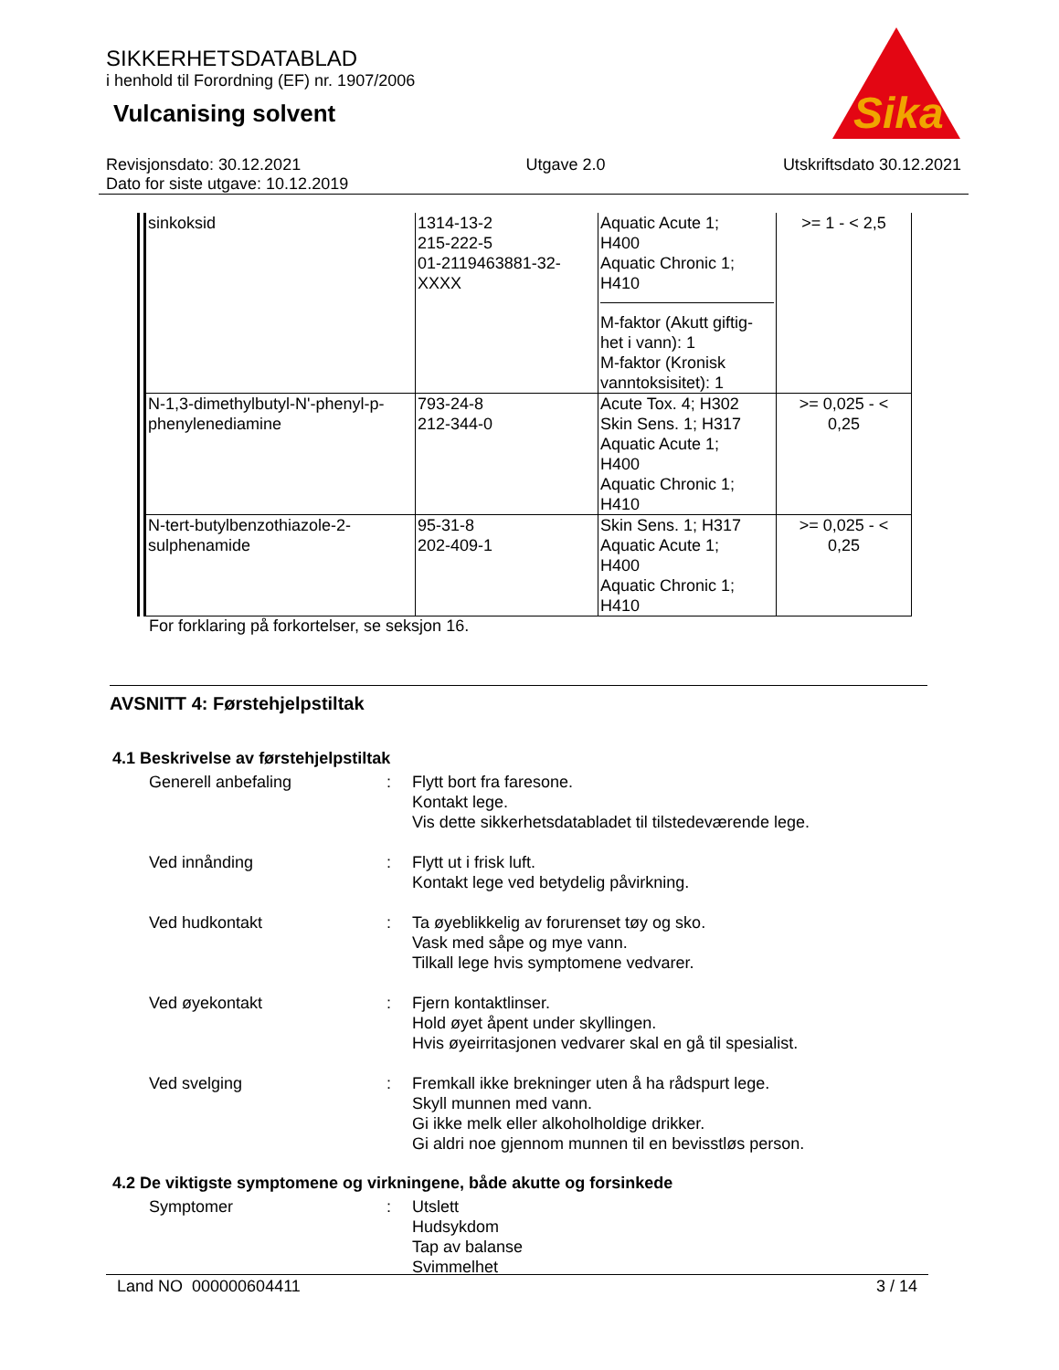SIKKERHETSDATABLAD
i henhold til Forordning (EF) nr. 1907/2006
Vulcanising solvent
Sika
Revisjonsdato: 30.12.2021
Dato for siste utgave: 10.12.2019
Utgave 2.0 Utskriftsdato 30.12.2021
| sinkoksid | 1314-13-2 215-222-5 01-2119463881-32- XXXX | Aquatic Acute 1; H400 Aquatic Chronic 1; H410 M-faktor (Akutt giftig- het i vann): 1 M-faktor (Kronisk vanntoksisitet): 1 | >= 1 - < 2,5 |
| N-1,3-dimethylbutyl-N'-phenyl-p-phenylenediamine | 793-24-8 212-344-0 | Acute Tox. 4; H302 Skin Sens. 1; H317 Aquatic Acute 1; H400 Aquatic Chronic 1; H410 | >= 0,025 - < 0,25 |
| N-tert-butylbenzothiazole-2-sulphenamide | 95-31-8 202-409-1 | Skin Sens. 1; H317 Aquatic Acute 1; H400 Aquatic Chronic 1; H410 | >= 0,025 - < 0,25 |
For forklaring på forkortelser, se seksjon 16.
AVSNITT 4: Førstehjelpstiltak
4.1 Beskrivelse av førstehjelpstiltak
Generell anbefaling : Flytt bort fra faresone.
Kontakt lege.
Vis dette sikkerhetsdatabladet til tilstedeværende lege.
Ved innånding : Flytt ut i frisk luft.
Kontakt lege ved betydelig påvirkning.
Ved hudkontakt : Ta øyeblikkelig av forurenset tøy og sko.
Vask med såpe og mye vann.
Tilkall lege hvis symptomene vedvarer.
Ved øyekontakt : Fjern kontaktlinser.
Hold øyet åpent under skyllingen.
Hvis øyeirritasjonen vedvarer skal en gå til spesialist.
Ved svelging : Fremkall ikke brekninger uten å ha rådspurt lege.
Skyll munnen med vann.
Gi ikke melk eller alkoholholdige drikker.
Gi aldri noe gjennom munnen til en bevisstløs person.
4.2 De viktigste symptomene og virkningene, både akutte og forsinkede
Symptomer : Utslett
Hudsykdom
Tap av balanse
Svimmelhet
Land NO 000000604411 3 / 14